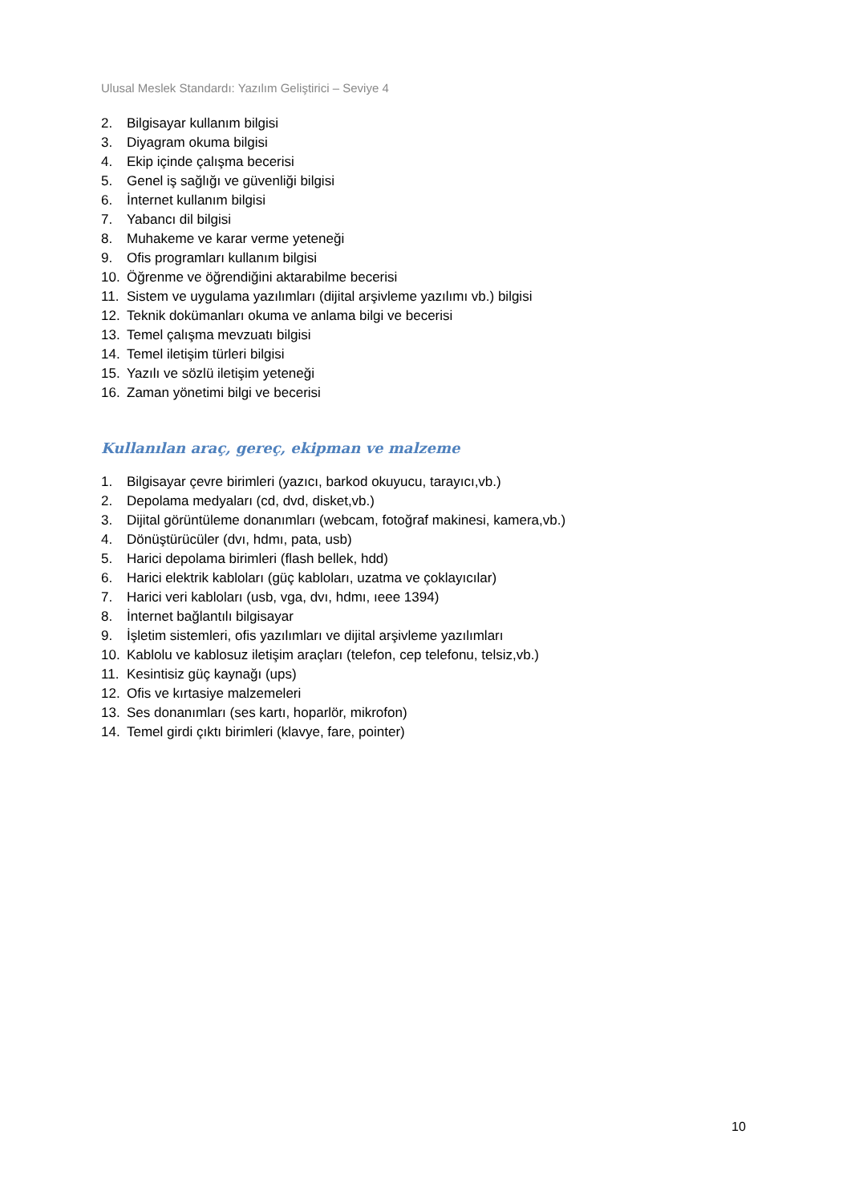Ulusal Meslek Standardı: Yazılım Geliştirici – Seviye 4
2. Bilgisayar kullanım bilgisi
3. Diyagram okuma bilgisi
4. Ekip içinde çalışma becerisi
5. Genel iş sağlığı ve güvenliği bilgisi
6. İnternet kullanım bilgisi
7. Yabancı dil bilgisi
8. Muhakeme ve karar verme yeteneği
9. Ofis programları kullanım bilgisi
10. Öğrenme ve öğrendiğini aktarabilme becerisi
11. Sistem ve uygulama yazılımları (dijital arşivleme yazılımı vb.) bilgisi
12. Teknik dokümanları okuma ve anlama bilgi ve becerisi
13. Temel çalışma mevzuatı bilgisi
14. Temel iletişim türleri bilgisi
15. Yazılı ve sözlü iletişim yeteneği
16. Zaman yönetimi bilgi ve becerisi
Kullanılan araç, gereç, ekipman ve malzeme
1. Bilgisayar çevre birimleri (yazıcı, barkod okuyucu, tarayıcı,vb.)
2. Depolama medyaları (cd, dvd, disket,vb.)
3. Dijital görüntüleme donanımları (webcam, fotoğraf makinesi, kamera,vb.)
4. Dönüştürücüler (dvı, hdmı, pata, usb)
5. Harici depolama birimleri (flash bellek, hdd)
6. Harici elektrik kabloları (güç kabloları, uzatma ve çoklayıcılar)
7. Harici veri kabloları (usb, vga, dvı, hdmı, ıeee 1394)
8. İnternet bağlantılı bilgisayar
9. İşletim sistemleri, ofis yazılımları ve dijital arşivleme yazılımları
10. Kablolu ve kablosuz iletişim araçları (telefon, cep telefonu, telsiz,vb.)
11. Kesintisiz güç kaynağı (ups)
12. Ofis ve kırtasiye malzemeleri
13. Ses donanımları (ses kartı, hoparlör, mikrofon)
14. Temel girdi çıktı birimleri (klavye, fare, pointer)
10